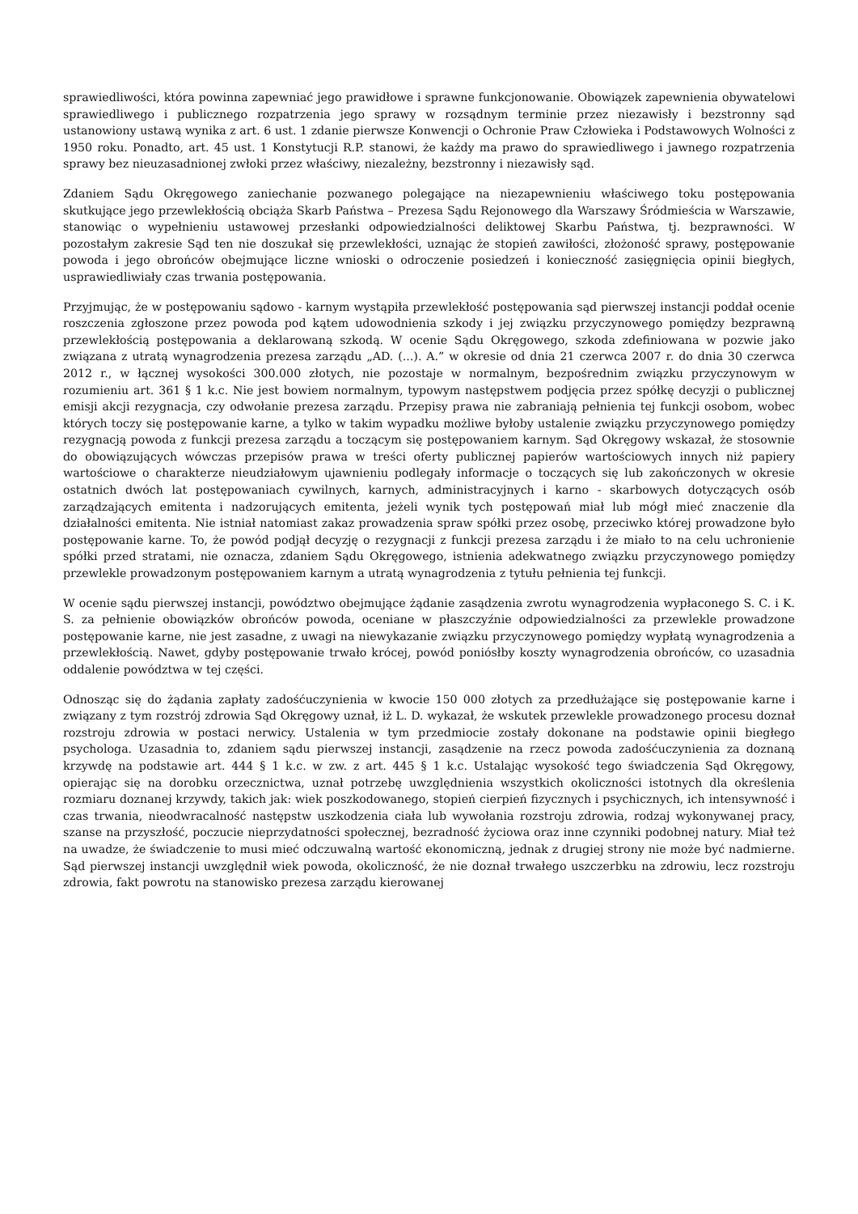sprawiedliwości, która powinna zapewniać jego prawidłowe i sprawne funkcjonowanie. Obowiązek zapewnienia obywatelowi sprawiedliwego i publicznego rozpatrzenia jego sprawy w rozsądnym terminie przez niezawisły i bezstronny sąd ustanowiony ustawą wynika z art. 6 ust. 1 zdanie pierwsze Konwencji o Ochronie Praw Człowieka i Podstawowych Wolności z 1950 roku. Ponadto, art. 45 ust. 1 Konstytucji R.P. stanowi, że każdy ma prawo do sprawiedliwego i jawnego rozpatrzenia sprawy bez nieuzasadnionej zwłoki przez właściwy, niezależny, bezstronny i niezawisły sąd.
Zdaniem Sądu Okręgowego zaniechanie pozwanego polegające na niezapewnieniu właściwego toku postępowania skutkujące jego przewlekłością obciąża Skarb Państwa – Prezesa Sądu Rejonowego dla Warszawy Śródmieścia w Warszawie, stanowiąc o wypełnieniu ustawowej przesłanki odpowiedzialności deliktowej Skarbu Państwa, tj. bezprawności. W pozostałym zakresie Sąd ten nie doszukał się przewlekłości, uznając że stopień zawiłości, złożoność sprawy, postępowanie powoda i jego obrońców obejmujące liczne wnioski o odroczenie posiedzeń i konieczność zasięgnięcia opinii biegłych, usprawiedliwiały czas trwania postępowania.
Przyjmując, że w postępowaniu sądowo - karnym wystąpiła przewlekłość postępowania sąd pierwszej instancji poddał ocenie roszczenia zgłoszone przez powoda pod kątem udowodnienia szkody i jej związku przyczynowego pomiędzy bezprawną przewlekłością postępowania a deklarowaną szkodą. W ocenie Sądu Okręgowego, szkoda zdefiniowana w pozwie jako związana z utratą wynagrodzenia prezesa zarządu „AD. (...). A.” w okresie od dnia 21 czerwca 2007 r. do dnia 30 czerwca 2012 r., w łącznej wysokości 300.000 złotych, nie pozostaje w normalnym, bezpośrednim związku przyczynowym w rozumieniu art. 361 § 1 k.c. Nie jest bowiem normalnym, typowym następstwem podjęcia przez spółkę decyzji o publicznej emisji akcji rezygnacja, czy odwołanie prezesa zarządu. Przepisy prawa nie zabraniają pełnienia tej funkcji osobom, wobec których toczy się postępowanie karne, a tylko w takim wypadku możliwe byłoby ustalenie związku przyczynowego pomiędzy rezygnacją powoda z funkcji prezesa zarządu a toczącym się postępowaniem karnym. Sąd Okręgowy wskazał, że stosownie do obowiązujących wówczas przepisów prawa w treści oferty publicznej papierów wartościowych innych niż papiery wartościowe o charakterze nieudziałowym ujawnieniu podlegały informacje o toczących się lub zakończonych w okresie ostatnich dwóch lat postępowaniach cywilnych, karnych, administracyjnych i karno - skarbowych dotyczących osób zarządzających emitenta i nadzorujących emitenta, jeżeli wynik tych postępowań miał lub mógł mieć znaczenie dla działalności emitenta. Nie istniał natomiast zakaz prowadzenia spraw spółki przez osobę, przeciwko której prowadzone było postępowanie karne. To, że powód podjął decyzję o rezygnacji z funkcji prezesa zarządu i że miało to na celu uchronienie spółki przed stratami, nie oznacza, zdaniem Sądu Okręgowego, istnienia adekwatnego związku przyczynowego pomiędzy przewlekle prowadzonym postępowaniem karnym a utratą wynagrodzenia z tytułu pełnienia tej funkcji.
W ocenie sądu pierwszej instancji, powództwo obejmujące żądanie zasądzenia zwrotu wynagrodzenia wypłaconego S. C. i K. S. za pełnienie obowiązków obrońców powoda, oceniane w płaszczyźnie odpowiedzialności za przewlekle prowadzone postępowanie karne, nie jest zasadne, z uwagi na niewykazanie związku przyczynowego pomiędzy wypłatą wynagrodzenia a przewlekłością. Nawet, gdyby postępowanie trwało krócej, powód poniósłby koszty wynagrodzenia obrońców, co uzasadnia oddalenie powództwa w tej części.
Odnosząc się do żądania zapłaty zadośćuczynienia w kwocie 150 000 złotych za przedłużające się postępowanie karne i związany z tym rozstrój zdrowia Sąd Okręgowy uznał, iż L. D. wykazał, że wskutek przewlekle prowadzonego procesu doznał rozstroju zdrowia w postaci nerwicy. Ustalenia w tym przedmiocie zostały dokonane na podstawie opinii biegłego psychologa. Uzasadnia to, zdaniem sądu pierwszej instancji, zasądzenie na rzecz powoda zadośćuczynienia za doznaną krzywdę na podstawie art. 444 § 1 k.c. w zw. z art. 445 § 1 k.c. Ustalając wysokość tego świadczenia Sąd Okręgowy, opierając się na dorobku orzecznictwa, uznał potrzebę uwzględnienia wszystkich okoliczności istotnych dla określenia rozmiaru doznanej krzywdy, takich jak: wiek poszkodowanego, stopień cierpień fizycznych i psychicznych, ich intensywność i czas trwania, nieodwracalność następstw uszkodzenia ciała lub wywołania rozstroju zdrowia, rodzaj wykonywanej pracy, szanse na przyszłość, poczucie nieprzydatności społecznej, bezradność życiowa oraz inne czynniki podobnej natury. Miał też na uwadze, że świadczenie to musi mieć odczuwalną wartość ekonomiczną, jednak z drugiej strony nie może być nadmierne. Sąd pierwszej instancji uwzględnił wiek powoda, okoliczność, że nie doznał trwałego uszczerbku na zdrowiu, lecz rozstroju zdrowia, fakt powrotu na stanowisko prezesa zarządu kierowanej